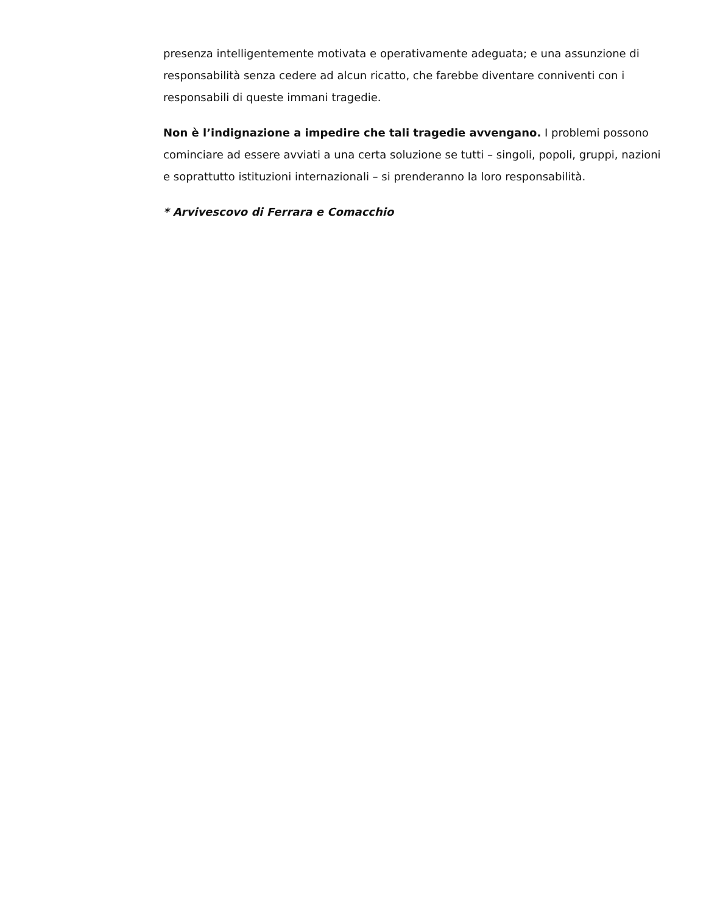presenza intelligentemente motivata e operativamente adeguata; e una assunzione di responsabilità senza cedere ad alcun ricatto, che farebbe diventare conniventi con i responsabili di queste immani tragedie.
Non è l’indignazione a impedire che tali tragedie avvengano. I problemi possono cominciare ad essere avviati a una certa soluzione se tutti – singoli, popoli, gruppi, nazioni e soprattutto istituzioni internazionali – si prenderanno la loro responsabilità.
* Arvivescovo di Ferrara e Comacchio